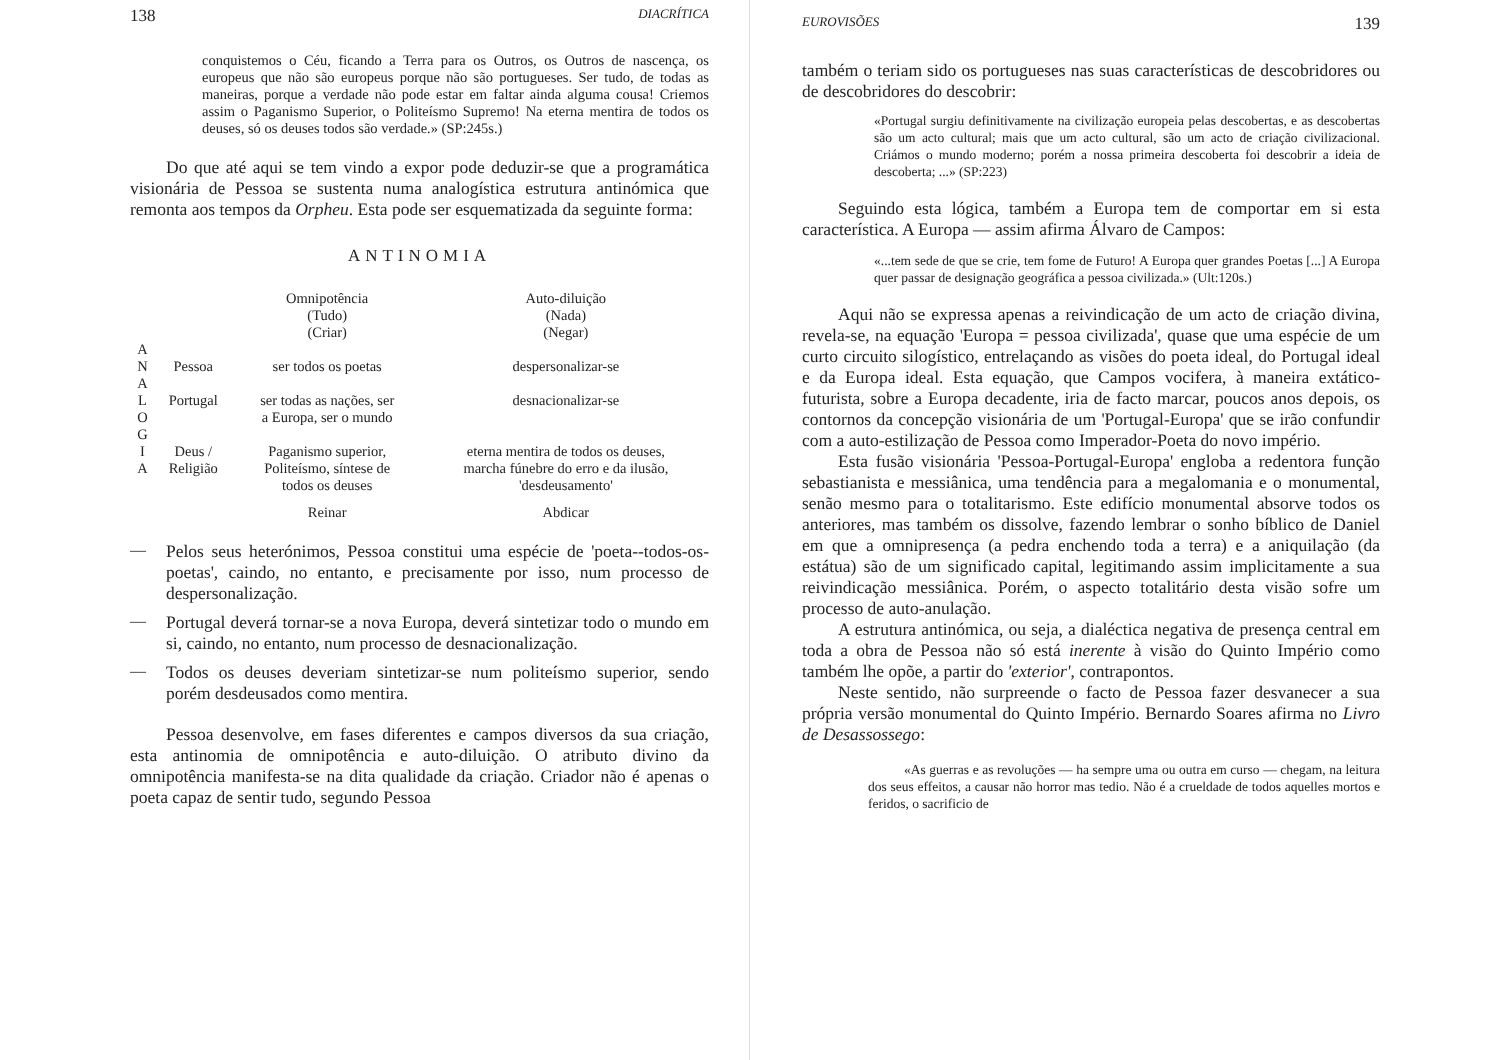138 DIACRÍTICA
conquistemos o Céu, ficando a Terra para os Outros, os Outros de nascença, os europeus que não são europeus porque não são portugueses. Ser tudo, de todas as maneiras, porque a verdade não pode estar em faltar ainda alguma cousa! Criemos assim o Paganismo Superior, o Politeísmo Supremo! Na eterna mentira de todos os deuses, só os deuses todos são verdade.» (SP:245s.)
Do que até aqui se tem vindo a expor pode deduzir-se que a programática visionária de Pessoa se sustenta numa analogística estrutura antinómica que remonta aos tempos da Orpheu. Esta pode ser esquematizada da seguinte forma:
ANTINOMIA
| | | Omnipotência (Tudo) (Criar) | Auto-diluição (Nada) (Negar) |
| --- | --- | --- | --- |
| A N A | Pessoa | ser todos os poetas | despersonalizar-se |
| L O G | Portugal | ser todas as nações, ser a Europa, ser o mundo | desnacionalizar-se |
| I A | Deus / Religião | Paganismo superior, Politeísmo, síntese de todos os deuses | eterna mentira de todos os deuses, marcha fúnebre do erro e da ilusão, 'desdeusamento' |
| | | Reinar | Abdicar |
—
Pelos seus heterónimos, Pessoa constitui uma espécie de 'poeta--todos-os-poetas', caindo, no entanto, e precisamente por isso, num processo de despersonalização.
—
Portugal deverá tornar-se a nova Europa, deverá sintetizar todo o mundo em si, caindo, no entanto, num processo de desnacionalização.
—
Todos os deuses deveriam sintetizar-se num politeísmo superior, sendo porém desdeusados como mentira.
Pessoa desenvolve, em fases diferentes e campos diversos da sua criação, esta antinomia de omnipotência e auto-diluição. O atributo divino da omnipotência manifesta-se na dita qualidade da criação. Criador não é apenas o poeta capaz de sentir tudo, segundo Pessoa
EUROVISÕES 139
também o teriam sido os portugueses nas suas características de descobridores ou de descobridores do descobrir:
«Portugal surgiu definitivamente na civilização europeia pelas descobertas, e as descobertas são um acto cultural; mais que um acto cultural, são um acto de criação civilizacional. Criámos o mundo moderno; porém a nossa primeira descoberta foi descobrir a ideia de descoberta; ...» (SP:223)
Seguindo esta lógica, também a Europa tem de comportar em si esta característica. A Europa — assim afirma Álvaro de Campos:
«...tem sede de que se crie, tem fome de Futuro! A Europa quer grandes Poetas [...] A Europa quer passar de designação geográfica a pessoa civilizada.» (Ult:120s.)
Aqui não se expressa apenas a reivindicação de um acto de criação divina, revela-se, na equação 'Europa = pessoa civilizada', quase que uma espécie de um curto circuito silogístico, entrelaçando as visões do poeta ideal, do Portugal ideal e da Europa ideal. Esta equação, que Campos vocifera, à maneira extático-futurista, sobre a Europa decadente, iria de facto marcar, poucos anos depois, os contornos da concepção visionária de um 'Portugal-Europa' que se irão confundir com a auto-estilização de Pessoa como Imperador-Poeta do novo império.
Esta fusão visionária 'Pessoa-Portugal-Europa' engloba a redentora função sebastianista e messiânica, uma tendência para a megalomania e o monumental, senão mesmo para o totalitarismo. Este edifício monumental absorve todos os anteriores, mas também os dissolve, fazendo lembrar o sonho bíblico de Daniel em que a omnipresença (a pedra enchendo toda a terra) e a aniquilação (da estátua) são de um significado capital, legitimando assim implicitamente a sua reivindicação messiânica. Porém, o aspecto totalitário desta visão sofre um processo de auto-anulação.
A estrutura antinómica, ou seja, a dialéctica negativa de presença central em toda a obra de Pessoa não só está inerente à visão do Quinto Império como também lhe opõe, a partir do 'exterior', contrapontos.
Neste sentido, não surpreende o facto de Pessoa fazer desvanecer a sua própria versão monumental do Quinto Império. Bernardo Soares afirma no Livro de Desassossego:
«As guerras e as revoluções — ha sempre uma ou outra em curso — chegam, na leitura dos seus effeitos, a causar não horror mas tedio. Não é a crueldade de todos aquelles mortos e feridos, o sacrificio de